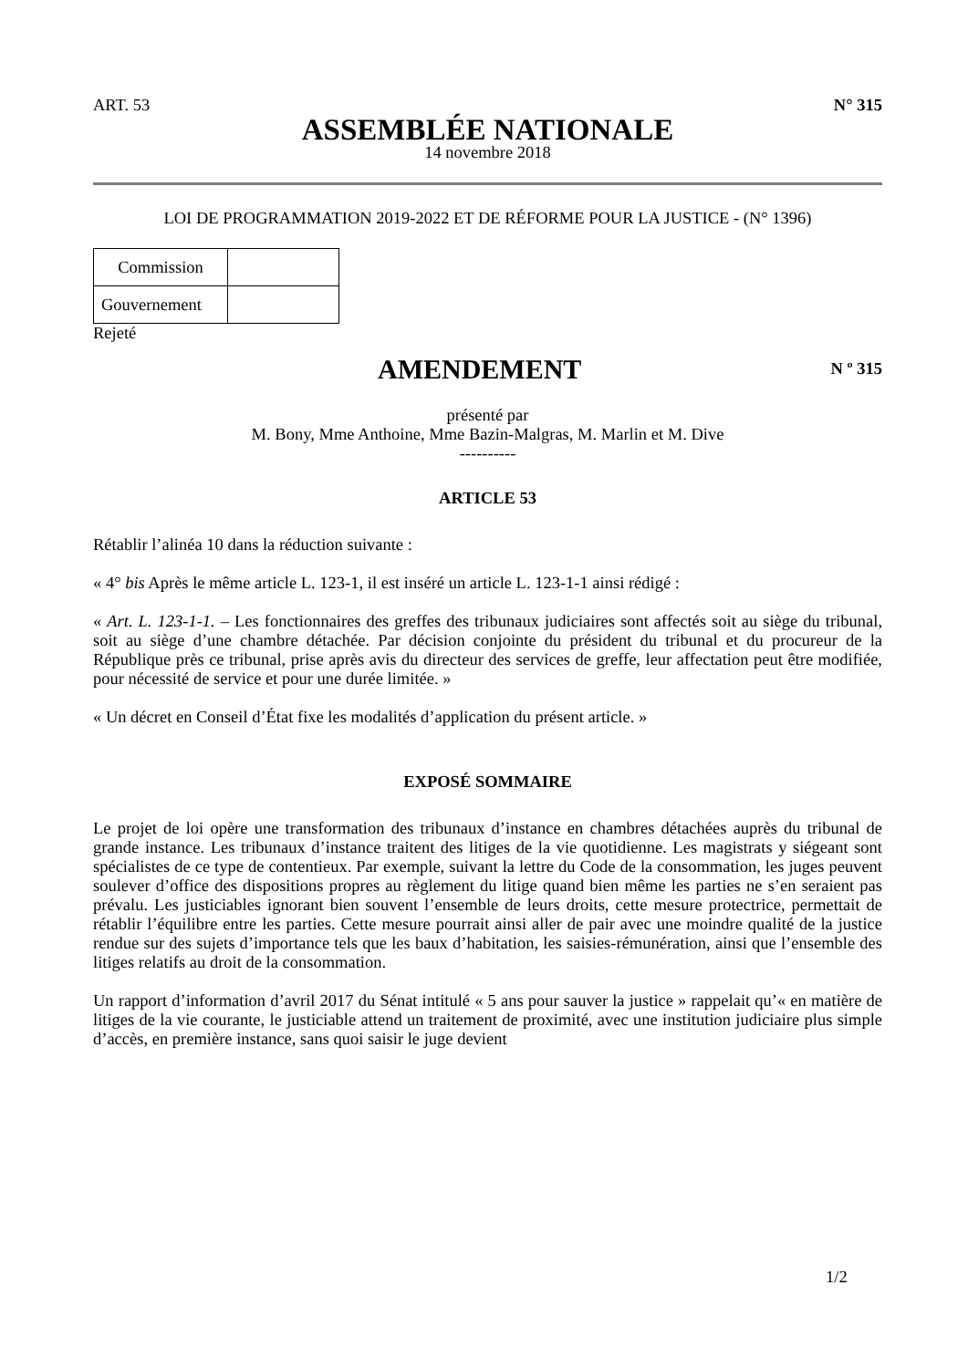ART. 53 N° 315
ASSEMBLÉE NATIONALE
14 novembre 2018
LOI DE PROGRAMMATION 2019-2022 ET DE RÉFORME POUR LA JUSTICE - (N° 1396)
| Commission | |
| Gouvernement | |
Rejeté
AMENDEMENT
N º 315
présenté par
M. Bony, Mme Anthoine, Mme Bazin-Malgras, M. Marlin et M. Dive
----------
ARTICLE 53
Rétablir l’alinéa 10 dans la réduction suivante :
« 4° bis Après le même article L. 123-1, il est inséré un article L. 123-1-1 ainsi rédigé :
« Art. L. 123-1-1. – Les fonctionnaires des greffes des tribunaux judiciaires sont affectés soit au siège du tribunal, soit au siège d’une chambre détachée. Par décision conjointe du président du tribunal et du procureur de la République près ce tribunal, prise après avis du directeur des services de greffe, leur affectation peut être modifiée, pour nécessité de service et pour une durée limitée. »
« Un décret en Conseil d’État fixe les modalités d’application du présent article. »
EXPOSÉ SOMMAIRE
Le projet de loi opère une transformation des tribunaux d’instance en chambres détachées auprès du tribunal de grande instance. Les tribunaux d’instance traitent des litiges de la vie quotidienne. Les magistrats y siégeant sont spécialistes de ce type de contentieux. Par exemple, suivant la lettre du Code de la consommation, les juges peuvent soulever d’office des dispositions propres au règlement du litige quand bien même les parties ne s’en seraient pas prévalu. Les justiciables ignorant bien souvent l’ensemble de leurs droits, cette mesure protectrice, permettait de rétablir l’équilibre entre les parties. Cette mesure pourrait ainsi aller de pair avec une moindre qualité de la justice rendue sur des sujets d’importance tels que les baux d’habitation, les saisies-rémunération, ainsi que l’ensemble des litiges relatifs au droit de la consommation.
Un rapport d’information d’avril 2017 du Sénat intitulé « 5 ans pour sauver la justice » rappelait qu’« en matière de litiges de la vie courante, le justiciable attend un traitement de proximité, avec une institution judiciaire plus simple d’accès, en première instance, sans quoi saisir le juge devient
1/2